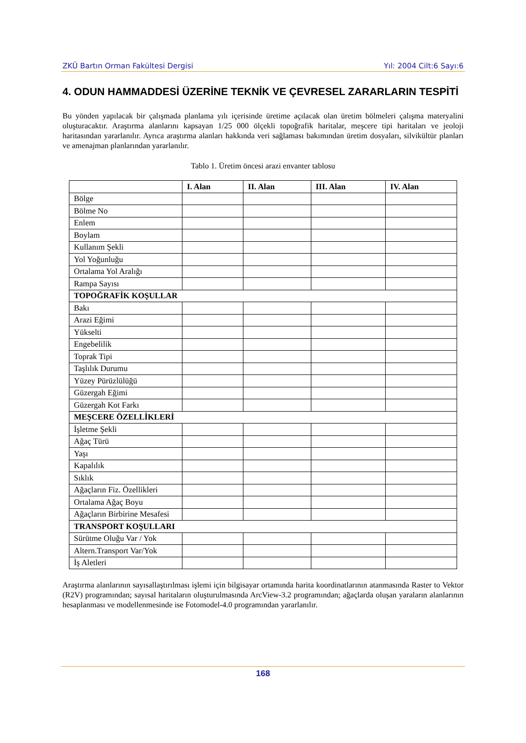ZKÜ Bartın Orman Fakültesi Dergisi Yıl: 2004 Cilt:6 Sayı:6
4. ODUN HAMMADDESİ ÜZERİNE TEKNİK VE ÇEVRESEL ZARARLARIN TESPİTİ
Bu yönden yapılacak bir çalışmada planlama yılı içerisinde üretime açılacak olan üretim bölmeleri çalışma materyalini oluşturacaktır. Araştırma alanlarını kapsayan 1/25 000 ölçekli topoğrafik haritalar, meşcere tipi haritaları ve jeoloji haritasından yararlanılır. Ayrıca araştırma alanları hakkında veri sağlaması bakımından üretim dosyaları, silvikültür planları ve amenajman planlarından yararlanılır.
Tablo 1. Üretim öncesi arazi envanter tablosu
| | I. Alan | II. Alan | III. Alan | IV. Alan |
| --- | --- | --- | --- | --- |
| Bölge | | | | |
| Bölme No | | | | |
| Enlem | | | | |
| Boylam | | | | |
| Kullanım Şekli | | | | |
| Yol Yoğunluğu | | | | |
| Ortalama Yol Aralığı | | | | |
| Rampa Sayısı | | | | |
| TOPOĞRAFİK KOŞULLAR | | | | |
| Bakı | | | | |
| Arazi Eğimi | | | | |
| Yükselti | | | | |
| Engebelilik | | | | |
| Toprak Tipi | | | | |
| Taşlılık Durumu | | | | |
| Yüzey Pürüzlülüğü | | | | |
| Güzergah Eğimi | | | | |
| Güzergah Kot Farkı | | | | |
| MEŞCERE ÖZELLİKLERİ | | | | |
| İşletme Şekli | | | | |
| Ağaç Türü | | | | |
| Yaşı | | | | |
| Kapalılık | | | | |
| Sıklık | | | | |
| Ağaçların Fiz. Özellikleri | | | | |
| Ortalama Ağaç Boyu | | | | |
| Ağaçların Birbirine Mesafesi | | | | |
| TRANSPORT KOŞULLARI | | | | |
| Sürütme Oluğu Var / Yok | | | | |
| Altern.Transport Var/Yok | | | | |
| İş Aletleri | | | | |
Araştırma alanlarının sayısallaştırılması işlemi için bilgisayar ortamında harita koordinatlarının atanmasında Raster to Vektor (R2V) programından; sayısal haritaların oluşturulmasında ArcView-3.2 programından; ağaçlarda oluşan yaraların alanlarının hesaplanması ve modellenmesinde ise Fotomodel-4.0 programından yararlanılır.
168